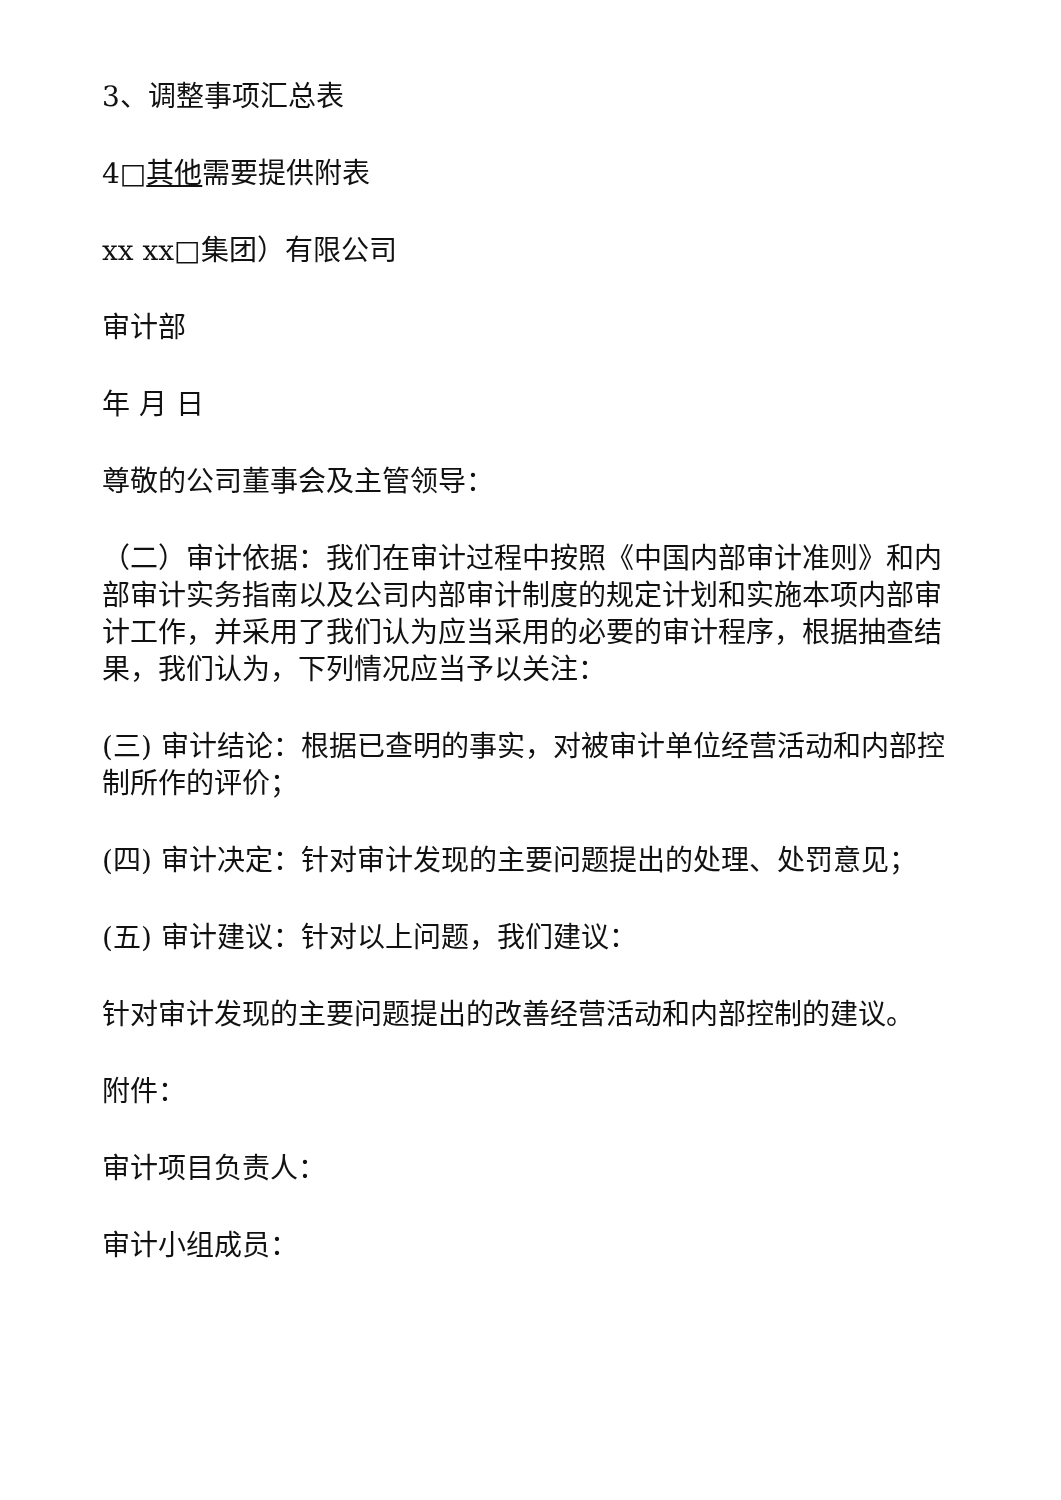3、调整事项汇总表
4□其他需要提供附表
xx xx□集团）有限公司
审计部
年 月 日
尊敬的公司董事会及主管领导：
（二）审计依据：我们在审计过程中按照《中国内部审计准则》和内部审计实务指南以及公司内部审计制度的规定计划和实施本项内部审计工作，并采用了我们认为应当采用的必要的审计程序，根据抽查结果，我们认为，下列情况应当予以关注：
(三) 审计结论：根据已查明的事实，对被审计单位经营活动和内部控制所作的评价；
(四) 审计决定：针对审计发现的主要问题提出的处理、处罚意见；
(五) 审计建议：针对以上问题，我们建议：
针对审计发现的主要问题提出的改善经营活动和内部控制的建议。
附件：
审计项目负责人：
审计小组成员：